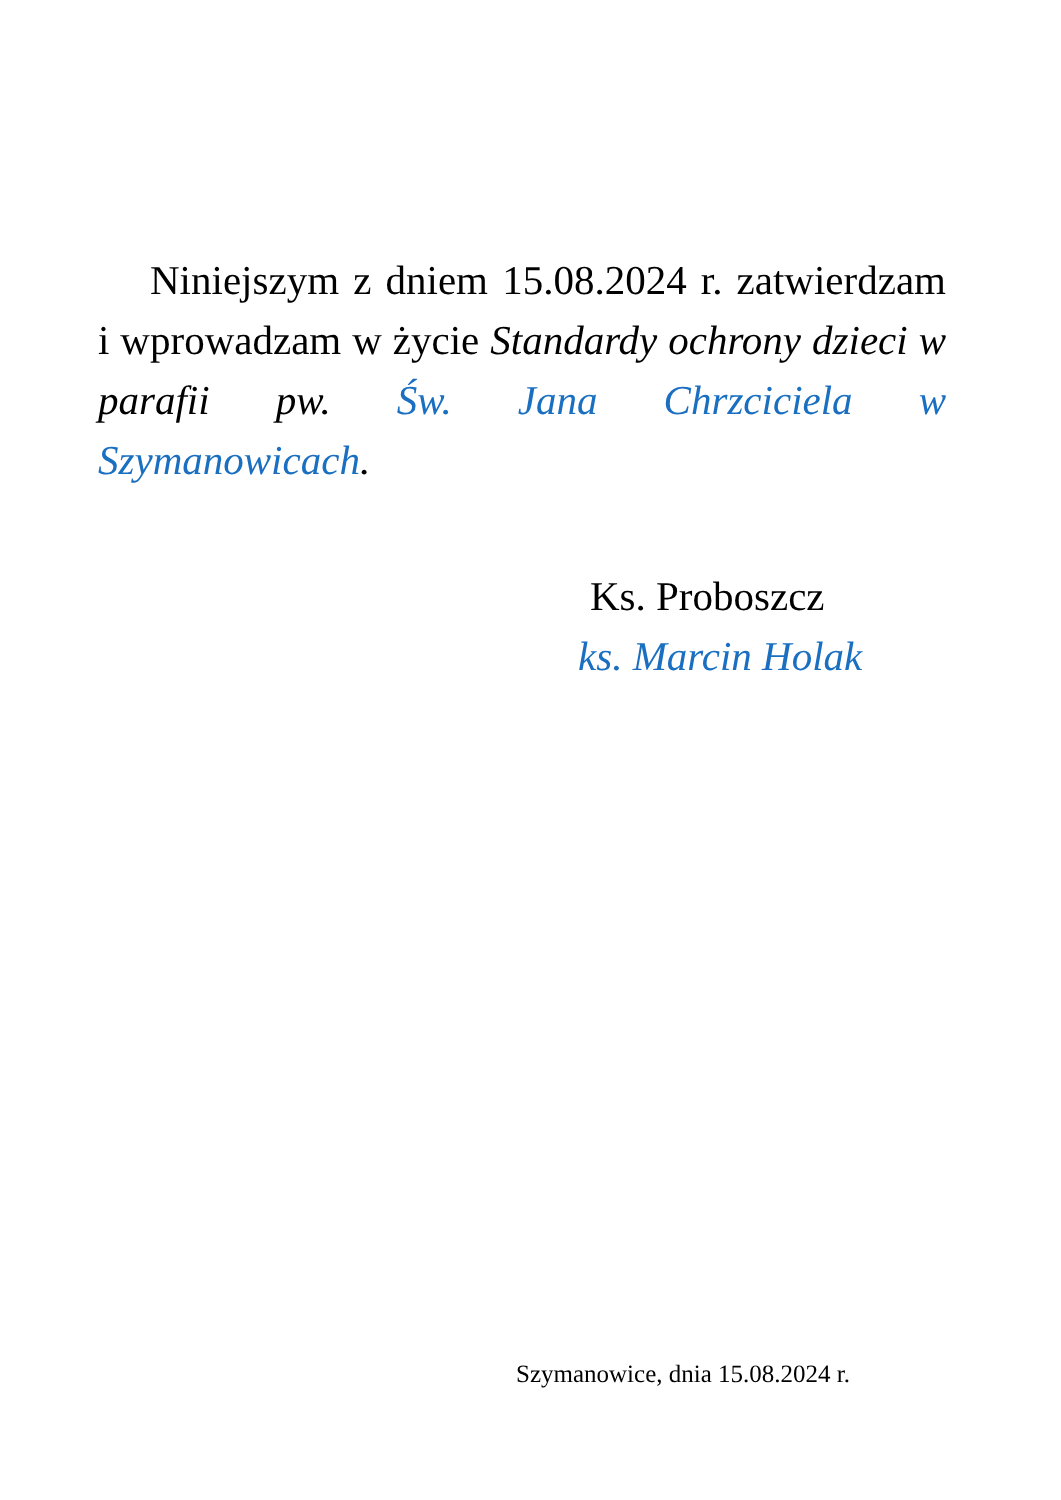Niniejszym z dniem 15.08.2024 r. zatwierdzam i wprowadzam w życie Standardy ochrony dzieci w parafii pw. Św. Jana Chrzciciela w Szymanowicach.
Ks. Proboszcz
ks. Marcin Holak
Szymanowice, dnia 15.08.2024 r.